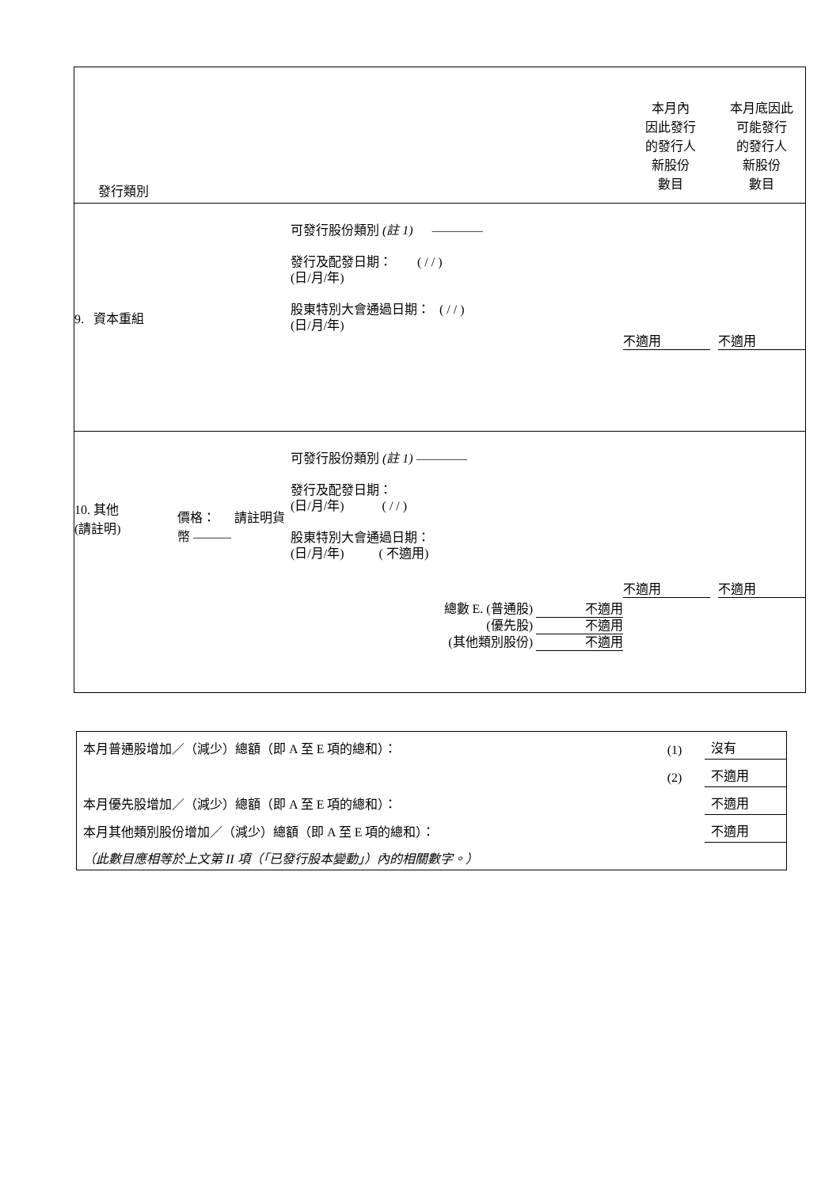| 發行類別 | | | 本月內 因此發行 的發行人 新股份 數目 | 本月底因此 可能發行 的發行人 新股份 數目 |
| 9. 資本重組 | | 可發行股份類別 (註 1) ———— 發行及配發日期： ( / / ) (日/月/年) 股東特別大會通過日期： ( / / ) (日/月/年) | 不適用 | 不適用 |
| 10. 其他 (請註明) | 價格： 請註明貨幣 ——— | 可發行股份類別 (註 1) ———— 發行及配發日期： (日/月/年) ( / / ) 股東特別大會通過日期： (日/月/年) ( 不適用) 總數 E. (普通股) 不適用 (優先股) 不適用 (其他類別股份) 不適用 | 不適用 | 不適用 |
| 本月普通股增加／（減少）總額（即 A 至 E 項的總和）： | (1) | 沒有 |
| | (2) | 不適用 |
| 本月優先股增加／（減少）總額（即 A 至 E 項的總和）： | | 不適用 |
| 本月其他類別股份增加／（減少）總額（即 A 至 E 項的總和）： | | 不適用 |
| （此數目應相等於上文第 II 項（「已發行股本變動」）內的相關數字。） | | |